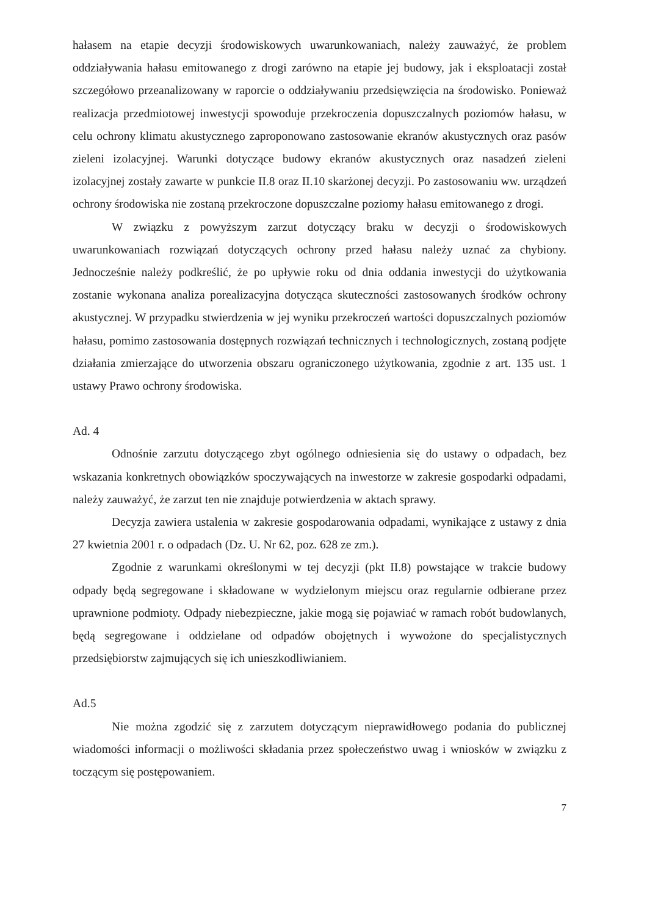hałasem na etapie decyzji środowiskowych uwarunkowaniach, należy zauważyć, że problem oddziaływania hałasu emitowanego z drogi zarówno na etapie jej budowy, jak i eksploatacji został szczegółowo przeanalizowany w raporcie o oddziaływaniu przedsięwzięcia na środowisko. Ponieważ realizacja przedmiotowej inwestycji spowoduje przekroczenia dopuszczalnych poziomów hałasu, w celu ochrony klimatu akustycznego zaproponowano zastosowanie ekranów akustycznych oraz pasów zieleni izolacyjnej. Warunki dotyczące budowy ekranów akustycznych oraz nasadzeń zieleni izolacyjnej zostały zawarte w punkcie II.8 oraz II.10 skarżonej decyzji. Po zastosowaniu ww. urządzeń ochrony środowiska nie zostaną przekroczone dopuszczalne poziomy hałasu emitowanego z drogi.
W związku z powyższym zarzut dotyczący braku w decyzji o środowiskowych uwarunkowaniach rozwiązań dotyczących ochrony przed hałasu należy uznać za chybiony. Jednocześnie należy podkreślić, że po upływie roku od dnia oddania inwestycji do użytkowania zostanie wykonana analiza porealizacyjna dotycząca skuteczności zastosowanych środków ochrony akustycznej. W przypadku stwierdzenia w jej wyniku przekroczeń wartości dopuszczalnych poziomów hałasu, pomimo zastosowania dostępnych rozwiązań technicznych i technologicznych, zostaną podjęte działania zmierzające do utworzenia obszaru ograniczonego użytkowania, zgodnie z art. 135 ust. 1 ustawy Prawo ochrony środowiska.
Ad. 4
Odnośnie zarzutu dotyczącego zbyt ogólnego odniesienia się do ustawy o odpadach, bez wskazania konkretnych obowiązków spoczywających na inwestorze w zakresie gospodarki odpadami, należy zauważyć, że zarzut ten nie znajduje potwierdzenia w aktach sprawy.
Decyzja zawiera ustalenia w zakresie gospodarowania odpadami, wynikające z ustawy z dnia 27 kwietnia 2001 r. o odpadach (Dz. U. Nr 62, poz. 628 ze zm.).
Zgodnie z warunkami określonymi w tej decyzji (pkt II.8) powstające w trakcie budowy odpady będą segregowane i składowane w wydzielonym miejscu oraz regularnie odbierane przez uprawnione podmioty. Odpady niebezpieczne, jakie mogą się pojawiać w ramach robót budowlanych, będą segregowane i oddzielane od odpadów obojętnych i wywożone do specjalistycznych przedsiębiorstw zajmujących się ich unieszkodliwianiem.
Ad.5
Nie można zgodzić się z zarzutem dotyczącym nieprawidłowego podania do publicznej wiadomości informacji o możliwości składania przez społeczeństwo uwag i wniosków w związku z toczącym się postępowaniem.
7